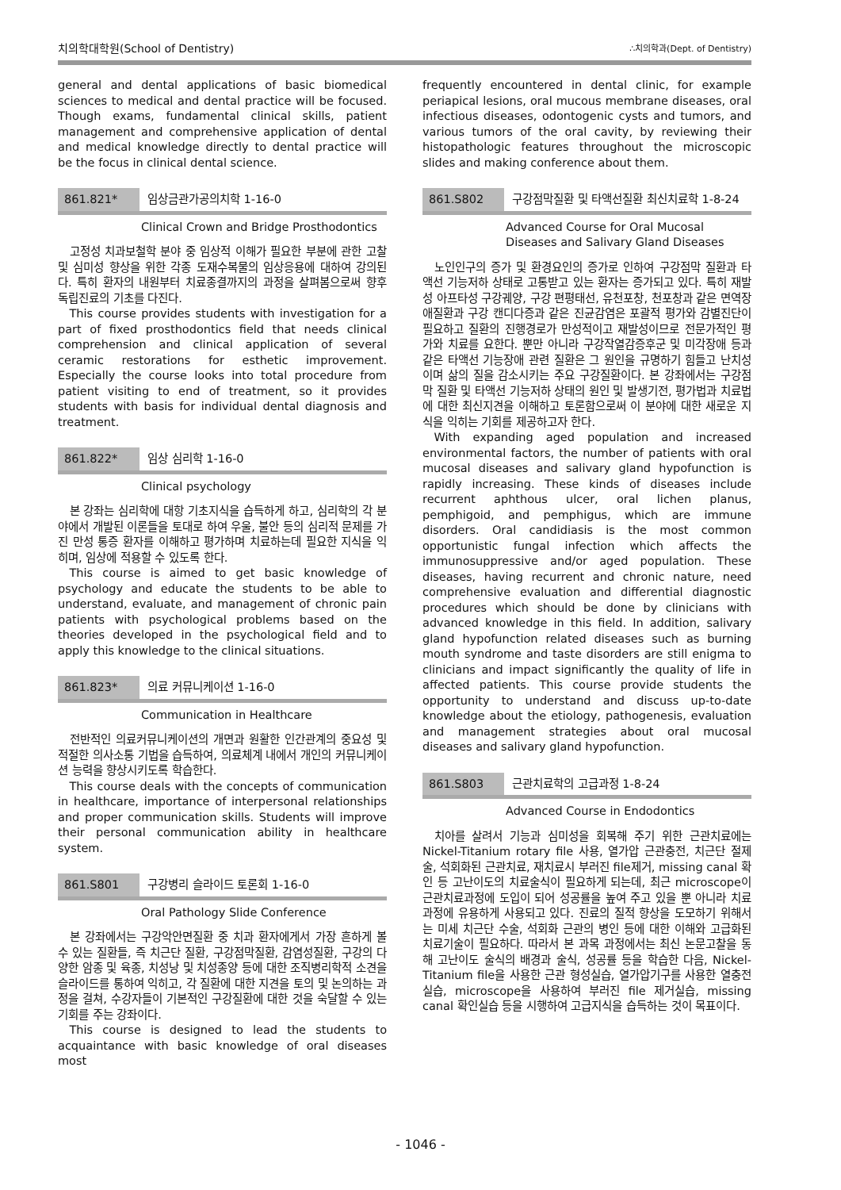치의학대학원(School of Dentistry) ∴치의학과(Dept. of Dentistry)
general and dental applications of basic biomedical sciences to medical and dental practice will be focused. Though exams, fundamental clinical skills, patient management and comprehensive application of dental and medical knowledge directly to dental practice will be the focus in clinical dental science.
861.821* 임상금관가공의치학 1-16-0
Clinical Crown and Bridge Prosthodontics
고정성 치과보철학 분야 중 임상적 이해가 필요한 부분에 관한 고찰 및 심미성 향상을 위한 각종 도재수복물의 임상응용에 대하여 강의된다. 특히 환자의 내원부터 치료종결까지의 과정을 살펴봄으로써 향후 독립진료의 기초를 다진다.
This course provides students with investigation for a part of fixed prosthodontics field that needs clinical comprehension and clinical application of several ceramic restorations for esthetic improvement. Especially the course looks into total procedure from patient visiting to end of treatment, so it provides students with basis for individual dental diagnosis and treatment.
861.822* 임상 심리학 1-16-0
Clinical psychology
본 강좌는 심리학에 대항 기초지식을 습득하게 하고, 심리학의 각 분야에서 개발된 이론들을 토대로 하여 우울, 불안 등의 심리적 문제를 가진 만성 통증 환자를 이해하고 평가하며 치료하는데 필요한 지식을 익히며, 임상에 적용할 수 있도록 한다.
This course is aimed to get basic knowledge of psychology and educate the students to be able to understand, evaluate, and management of chronic pain patients with psychological problems based on the theories developed in the psychological field and to apply this knowledge to the clinical situations.
861.823* 의료 커뮤니케이션 1-16-0
Communication in Healthcare
전반적인 의료커뮤니케이션의 개면과 원활한 인간관계의 중요성 및 적절한 의사소통 기법을 습득하여, 의료체계 내에서 개인의 커뮤니케이션 능력을 향상시키도록 학습한다.
This course deals with the concepts of communication in healthcare, importance of interpersonal relationships and proper communication skills. Students will improve their personal communication ability in healthcare system.
861.S801 구강병리 슬라이드 토론회 1-16-0
Oral Pathology Slide Conference
본 강좌에서는 구강악안면질환 중 치과 환자에게서 가장 흔하게 볼 수 있는 질환들, 즉 치근단 질환, 구강점막질환, 감염성질환, 구강의 다양한 암종 및 육종, 치성낭 및 치성종양 등에 대한 조직병리학적 소견을 슬라이드를 통하여 익히고, 각 질환에 대한 지견을 토의 및 논의하는 과정을 걸쳐, 수강자들이 기본적인 구강질환에 대한 것을 숙달할 수 있는 기회를 주는 강좌이다.
This course is designed to lead the students to acquaintance with basic knowledge of oral diseases most
frequently encountered in dental clinic, for example periapical lesions, oral mucous membrane diseases, oral infectious diseases, odontogenic cysts and tumors, and various tumors of the oral cavity, by reviewing their histopathologic features throughout the microscopic slides and making conference about them.
861.S802 구강점막질환 및 타액선질환 최신치료학 1-8-24
Advanced Course for Oral Mucosal
Diseases and Salivary Gland Diseases
노인인구의 증가 및 환경요인의 증가로 인하여 구강점막 질환과 타액선 기능저하 상태로 고통받고 있는 환자는 증가되고 있다. 특히 재발성 아프타성 구강궤양, 구강 편평태선, 유천포창, 천포창과 같은 면역장애질환과 구강 캔디다증과 같은 진균감염은 포괄적 평가와 감별진단이 필요하고 질환의 진행경로가 만성적이고 재발성이므로 전문가적인 평가와 치료를 요한다. 뿐만 아니라 구강작열감증후군 및 미각장애 등과 같은 타액선 기능장애 관련 질환은 그 원인을 규명하기 힘들고 난치성이며 삶의 질을 감소시키는 주요 구강질환이다. 본 강좌에서는 구강점막 질환 및 타액선 기능저하 상태의 원인 및 발생기전, 평가법과 치료법에 대한 최신지견을 이해하고 토론함으로써 이 분야에 대한 새로운 지식을 익히는 기회를 제공하고자 한다.
With expanding aged population and increased environmental factors, the number of patients with oral mucosal diseases and salivary gland hypofunction is rapidly increasing. These kinds of diseases include recurrent aphthous ulcer, oral lichen planus, pemphigoid, and pemphigus, which are immune disorders. Oral candidiasis is the most common opportunistic fungal infection which affects the immunosuppressive and/or aged population. These diseases, having recurrent and chronic nature, need comprehensive evaluation and differential diagnostic procedures which should be done by clinicians with advanced knowledge in this field. In addition, salivary gland hypofunction related diseases such as burning mouth syndrome and taste disorders are still enigma to clinicians and impact significantly the quality of life in affected patients. This course provide students the opportunity to understand and discuss up-to-date knowledge about the etiology, pathogenesis, evaluation and management strategies about oral mucosal diseases and salivary gland hypofunction.
861.S803 근관치료학의 고급과정 1-8-24
Advanced Course in Endodontics
치아를 살려서 기능과 심미성을 회복해 주기 위한 근관치료에는 Nickel-Titanium rotary file 사용, 열가압 근관충전, 치근단 절제술, 석회화된 근관치료, 재치료시 부러진 file제거, missing canal 확인 등 고난이도의 치료술식이 필요하게 되는데, 최근 microscope이 근관치료과정에 도입이 되어 성공률을 높여 주고 있을 뿐 아니라 치료 과정에 유용하게 사용되고 있다. 진료의 질적 향상을 도모하기 위해서는 미세 치근단 수술, 석회화 근관의 병인 등에 대한 이해와 고급화된 치료기술이 필요하다. 따라서 본 과목 과정에서는 최신 논문고찰을 동해 고난이도 술식의 배경과 술식, 성공률 등을 학습한 다음, Nickel-Titanium file을 사용한 근관 형성실습, 열가압기구를 사용한 열충전 실습, microscope을 사용하여 부러진 file 제거실습, missing canal 확인실습 등을 시행하여 고급지식을 습득하는 것이 목표이다.
- 1046 -